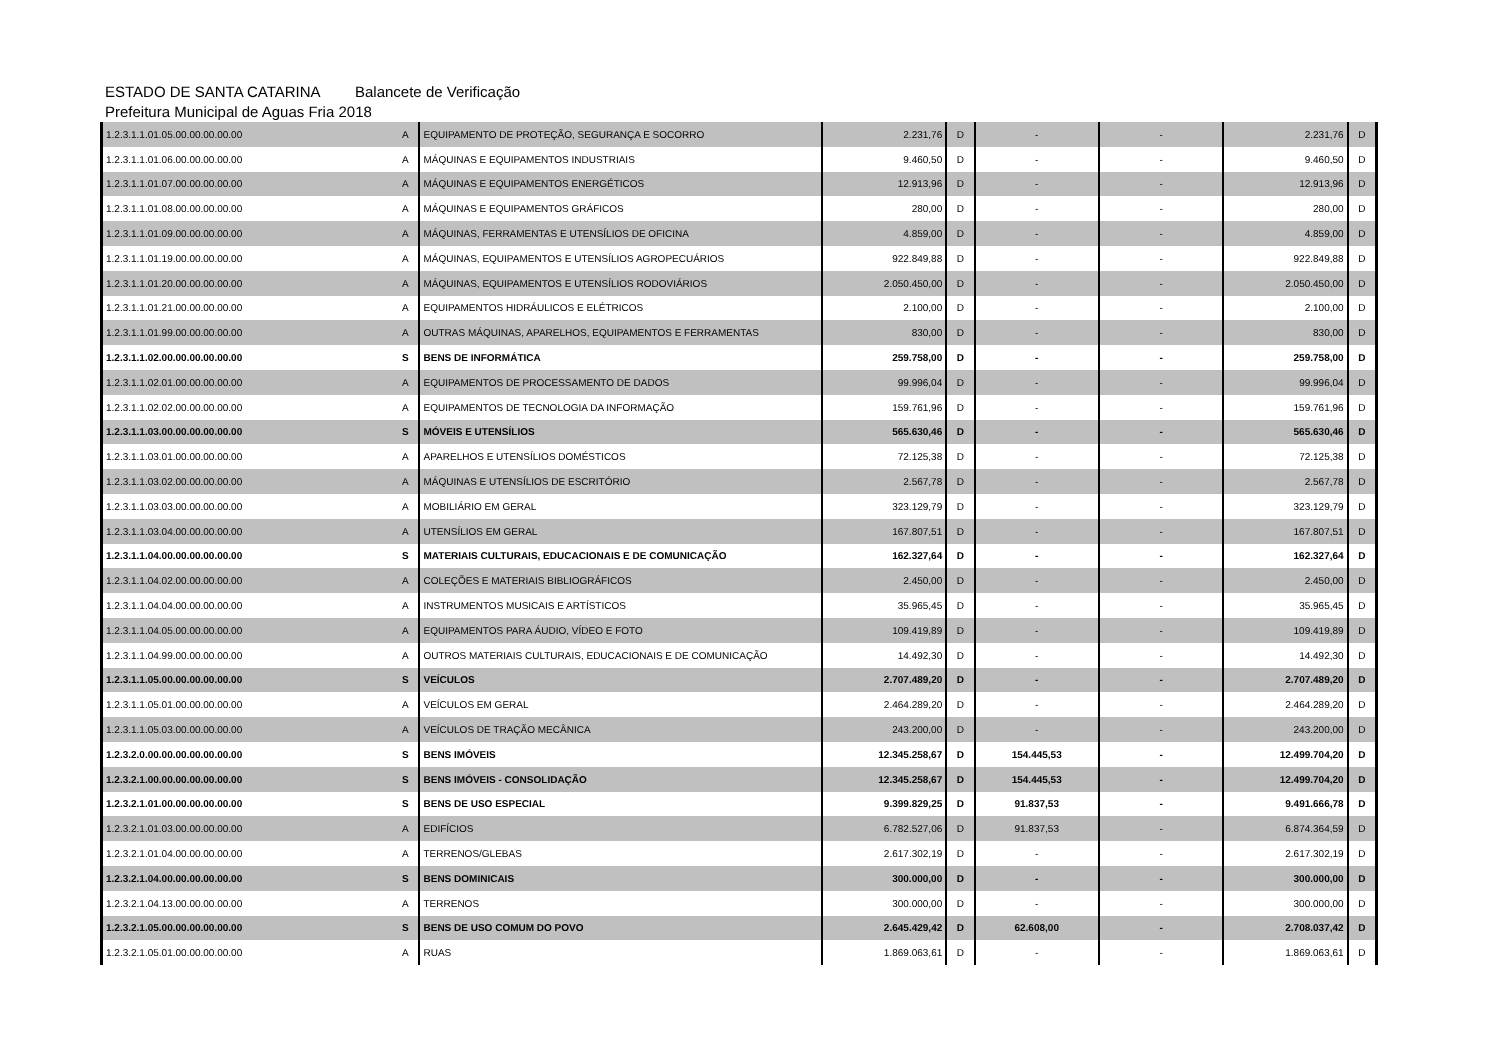ESTADO DE SANTA CATARINA Balancete de Verificação
Prefeitura Municipal de Aguas Fria 2018
| 1.2.3.1.1.01.05.00.00.00.00.00 | A | EQUIPAMENTO DE PROTEÇÃO, SEGURANÇA E SOCORRO | 2.231,76 | D | - | - | 2.231,76 | D |
| 1.2.3.1.1.01.06.00.00.00.00.00 | A | MÁQUINAS E EQUIPAMENTOS INDUSTRIAIS | 9.460,50 | D | - | - | 9.460,50 | D |
| 1.2.3.1.1.01.07.00.00.00.00.00 | A | MÁQUINAS E EQUIPAMENTOS ENERGÉTICOS | 12.913,96 | D | - | - | 12.913,96 | D |
| 1.2.3.1.1.01.08.00.00.00.00.00 | A | MÁQUINAS E EQUIPAMENTOS GRÁFICOS | 280,00 | D | - | - | 280,00 | D |
| 1.2.3.1.1.01.09.00.00.00.00.00 | A | MÁQUINAS, FERRAMENTAS E UTENSÍLIOS DE OFICINA | 4.859,00 | D | - | - | 4.859,00 | D |
| 1.2.3.1.1.01.19.00.00.00.00.00 | A | MÁQUINAS, EQUIPAMENTOS E UTENSÍLIOS AGROPECUÁRIOS | 922.849,88 | D | - | - | 922.849,88 | D |
| 1.2.3.1.1.01.20.00.00.00.00.00 | A | MÁQUINAS, EQUIPAMENTOS E UTENSÍLIOS RODOVIÁRIOS | 2.050.450,00 | D | - | - | 2.050.450,00 | D |
| 1.2.3.1.1.01.21.00.00.00.00.00 | A | EQUIPAMENTOS HIDRÁULICOS E ELÉTRICOS | 2.100,00 | D | - | - | 2.100,00 | D |
| 1.2.3.1.1.01.99.00.00.00.00.00 | A | OUTRAS MÁQUINAS, APARELHOS, EQUIPAMENTOS E FERRAMENTAS | 830,00 | D | - | - | 830,00 | D |
| 1.2.3.1.1.02.00.00.00.00.00.00 | S | BENS DE INFORMÁTICA | 259.758,00 | D | - | - | 259.758,00 | D |
| 1.2.3.1.1.02.01.00.00.00.00.00 | A | EQUIPAMENTOS DE PROCESSAMENTO DE DADOS | 99.996,04 | D | - | - | 99.996,04 | D |
| 1.2.3.1.1.02.02.00.00.00.00.00 | A | EQUIPAMENTOS DE TECNOLOGIA DA INFORMAÇÃO | 159.761,96 | D | - | - | 159.761,96 | D |
| 1.2.3.1.1.03.00.00.00.00.00.00 | S | MÓVEIS E UTENSÍLIOS | 565.630,46 | D | - | - | 565.630,46 | D |
| 1.2.3.1.1.03.01.00.00.00.00.00 | A | APARELHOS E UTENSÍLIOS DOMÉSTICOS | 72.125,38 | D | - | - | 72.125,38 | D |
| 1.2.3.1.1.03.02.00.00.00.00.00 | A | MÁQUINAS E UTENSÍLIOS DE ESCRITÓRIO | 2.567,78 | D | - | - | 2.567,78 | D |
| 1.2.3.1.1.03.03.00.00.00.00.00 | A | MOBILIÁRIO EM GERAL | 323.129,79 | D | - | - | 323.129,79 | D |
| 1.2.3.1.1.03.04.00.00.00.00.00 | A | UTENSÍLIOS EM GERAL | 167.807,51 | D | - | - | 167.807,51 | D |
| 1.2.3.1.1.04.00.00.00.00.00.00 | S | MATERIAIS CULTURAIS, EDUCACIONAIS E DE COMUNICAÇÃO | 162.327,64 | D | - | - | 162.327,64 | D |
| 1.2.3.1.1.04.02.00.00.00.00.00 | A | COLEÇÕES E MATERIAIS BIBLIOGRÁFICOS | 2.450,00 | D | - | - | 2.450,00 | D |
| 1.2.3.1.1.04.04.00.00.00.00.00 | A | INSTRUMENTOS MUSICAIS E ARTÍSTICOS | 35.965,45 | D | - | - | 35.965,45 | D |
| 1.2.3.1.1.04.05.00.00.00.00.00 | A | EQUIPAMENTOS PARA ÁUDIO, VÍDEO E FOTO | 109.419,89 | D | - | - | 109.419,89 | D |
| 1.2.3.1.1.04.99.00.00.00.00.00 | A | OUTROS MATERIAIS CULTURAIS, EDUCACIONAIS E DE COMUNICAÇÃO | 14.492,30 | D | - | - | 14.492,30 | D |
| 1.2.3.1.1.05.00.00.00.00.00.00 | S | VEÍCULOS | 2.707.489,20 | D | - | - | 2.707.489,20 | D |
| 1.2.3.1.1.05.01.00.00.00.00.00 | A | VEÍCULOS EM GERAL | 2.464.289,20 | D | - | - | 2.464.289,20 | D |
| 1.2.3.1.1.05.03.00.00.00.00.00 | A | VEÍCULOS DE TRAÇÃO MECÂNICA | 243.200,00 | D | - | - | 243.200,00 | D |
| 1.2.3.2.0.00.00.00.00.00.00.00 | S | BENS IMÓVEIS | 12.345.258,67 | D | 154.445,53 | - | 12.499.704,20 | D |
| 1.2.3.2.1.00.00.00.00.00.00.00 | S | BENS IMÓVEIS - CONSOLIDAÇÃO | 12.345.258,67 | D | 154.445,53 | - | 12.499.704,20 | D |
| 1.2.3.2.1.01.00.00.00.00.00.00 | S | BENS DE USO ESPECIAL | 9.399.829,25 | D | 91.837,53 | - | 9.491.666,78 | D |
| 1.2.3.2.1.01.03.00.00.00.00.00 | A | EDIFÍCIOS | 6.782.527,06 | D | 91.837,53 | - | 6.874.364,59 | D |
| 1.2.3.2.1.01.04.00.00.00.00.00 | A | TERRENOS/GLEBAS | 2.617.302,19 | D | - | - | 2.617.302,19 | D |
| 1.2.3.2.1.04.00.00.00.00.00.00 | S | BENS DOMINICAIS | 300.000,00 | D | - | - | 300.000,00 | D |
| 1.2.3.2.1.04.13.00.00.00.00.00 | A | TERRENOS | 300.000,00 | D | - | - | 300.000,00 | D |
| 1.2.3.2.1.05.00.00.00.00.00.00 | S | BENS DE USO COMUM DO POVO | 2.645.429,42 | D | 62.608,00 | - | 2.708.037,42 | D |
| 1.2.3.2.1.05.01.00.00.00.00.00 | A | RUAS | 1.869.063,61 | D | - | - | 1.869.063,61 | D |